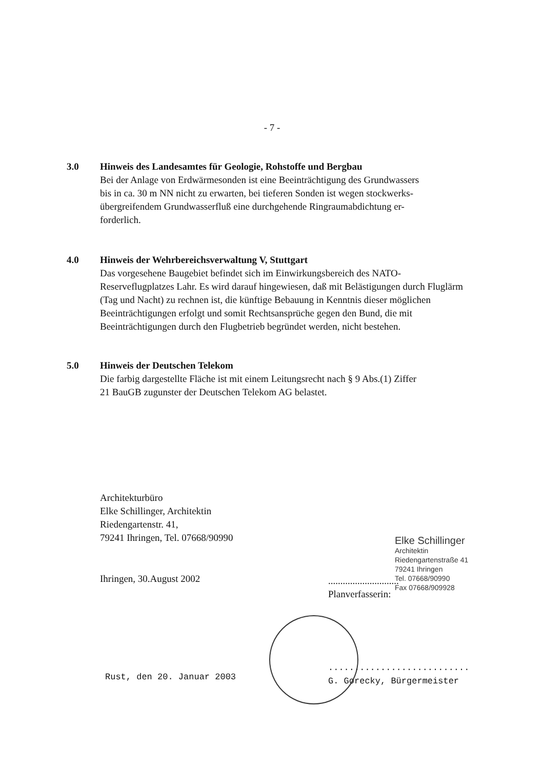- 7 -
3.0 Hinweis des Landesamtes für Geologie, Rohstoffe und Bergbau
Bei der Anlage von Erdwärmesonden ist eine Beeinträchtigung des Grundwassers bis in ca. 30 m NN nicht zu erwarten, bei tieferen Sonden ist wegen stockwerks-übergreifendem Grundwasserfluß eine durchgehende Ringraumabdichtung er-forderlich.
4.0 Hinweis der Wehrbereichsverwaltung V, Stuttgart
Das vorgesehene Baugebiet befindet sich im Einwirkungsbereich des NATO-Reserveflugplatzes Lahr. Es wird darauf hingewiesen, daß mit Belästigungen durch Fluglärm (Tag und Nacht) zu rechnen ist, die künftige Bebauung in Kenntnis dieser möglichen Beeinträchtigungen erfolgt und somit Rechtsansprüche gegen den Bund, die mit Beeinträchtigungen durch den Flugbetrieb begründet werden, nicht bestehen.
5.0 Hinweis der Deutschen Telekom
Die farbig dargestellte Fläche ist mit einem Leitungsrecht nach § 9 Abs.(1) Ziffer 21 BauGB zugunster der Deutschen Telekom AG belastet.
Architekturbüro
Elke Schillinger, Architektin
Riedengartenstr. 41,
79241 Ihringen, Tel. 07668/90990
Ihringen, 30.August 2002
Elke Schillinger
Architektin
Riedengartenstraße 41
79241 Ihringen
Tel. 07668/90990
Fax 07668/909928
.............................
Planverfasserin:
Rust, den 20. Januar 2003
...........................
G. Gorecky, Bürgermeister